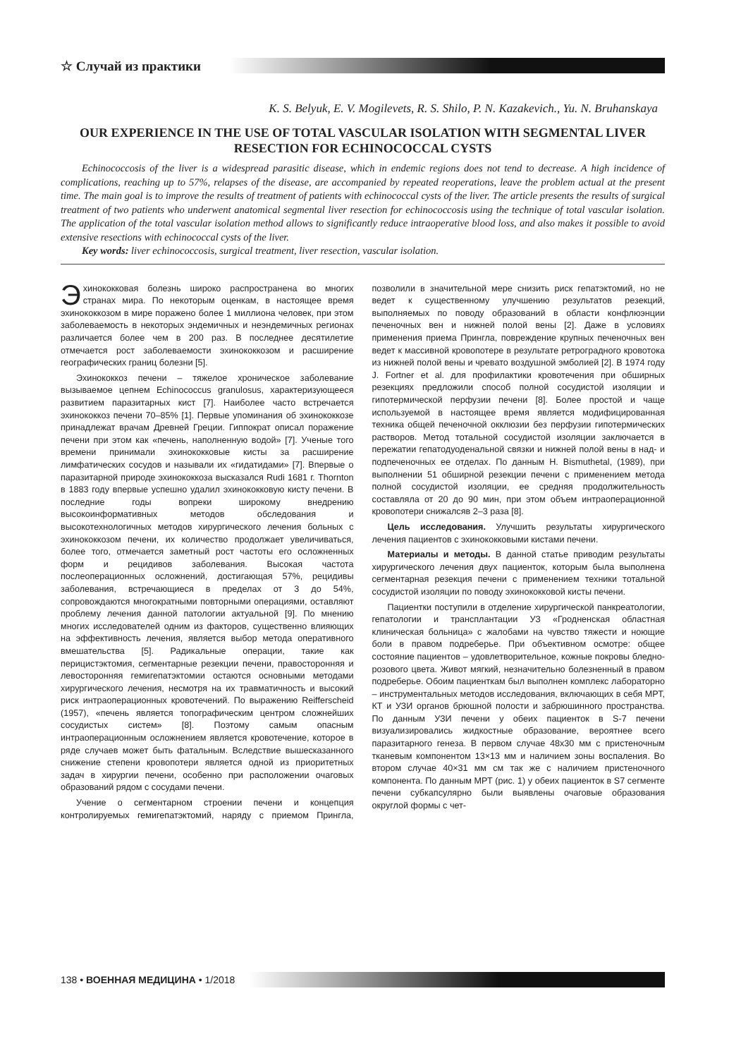☆ Случай из практики
K. S. Belyuk, E. V. Mogilevets, R. S. Shilo, P. N. Kazakevich., Yu. N. Bruhanskaya
OUR EXPERIENCE IN THE USE OF TOTAL VASCULAR ISOLATION WITH SEGMENTAL LIVER RESECTION FOR ECHINOCOCCAL CYSTS
Echinococcosis of the liver is a widespread parasitic disease, which in endemic regions does not tend to decrease. A high incidence of complications, reaching up to 57%, relapses of the disease, are accompanied by repeated reoperations, leave the problem actual at the present time. The main goal is to improve the results of treatment of patients with echinococcal cysts of the liver. The article presents the results of surgical treatment of two patients who underwent anatomical segmental liver resection for echinococcosis using the technique of total vascular isolation. The application of the total vascular isolation method allows to significantly reduce intraoperative blood loss, and also makes it possible to avoid extensive resections with echinococcal cysts of the liver.
Key words: liver echinococcosis, surgical treatment, liver resection, vascular isolation.
Эхинококковая болезнь широко распространена во многих странах мира. По некоторым оценкам, в настоящее время эхинококкозом в мире поражено более 1 миллиона человек, при этом заболеваемость в некоторых эндемичных и неэндемичных регионах различается более чем в 200 раз. В последнее десятилетие отмечается рост заболеваемости эхинококкозом и расширение географических границ болезни [5].
Эхинококкоз печени – тяжелое хроническое заболевание вызываемое цепнем Echinococcus granulosus, характеризующееся развитием паразитарных кист [7]. Наиболее часто встречается эхинококкоз печени 70–85% [1]. Первые упоминания об эхинококкозе принадлежат врачам Древней Греции. Гиппократ описал поражение печени при этом как «печень, наполненную водой» [7]. Ученые того времени принимали эхинококковые кисты за расширение лимфатических сосудов и называли их «гидатидами» [7]. Впервые о паразитарной природе эхинококкоза высказался Rudi 1681 г. Thornton в 1883 году впервые успешно удалил эхинококковую кисту печени. В последние годы вопреки широкому внедрению высокоинформативных методов обследования и высокотехнологичных методов хирургического лечения больных с эхинококкозом печени, их количество продолжает увеличиваться, более того, отмечается заметный рост частоты его осложненных форм и рецидивов заболевания. Высокая частота послеоперационных осложнений, достигающая 57%, рецидивы заболевания, встречающиеся в пределах от 3 до 54%, сопровождаются многократными повторными операциями, оставляют проблему лечения данной патологии актуальной [9]. По мнению многих исследователей одним из факторов, существенно влияющих на эффективность лечения, является выбор метода оперативного вмешательства [5]. Радикальные операции, такие как перицистэктомия, сегментарные резекции печени, правосторонняя и левосторонняя гемигепатэктомии остаются основными методами хирургического лечения, несмотря на их травматичность и высокий риск интраоперационных кровотечений. По выражению Reifferscheid (1957), «печень является топографическим центром сложнейших сосудистых систем» [8]. Поэтому самым опасным интраоперационным осложнением является кровотечение, которое в ряде случаев может быть фатальным. Вследствие вышесказанного снижение степени кровопотери является одной из приоритетных задач в хирургии печени, особенно при расположении очаговых образований рядом с сосудами печени.
Учение о сегментарном строении печени и концепция контролируемых гемигепатэктомий, наряду с приемом Прингла, позволили в значительной мере снизить риск гепатэктомий, но не ведет к существенному улучшению результатов резекций, выполняемых по поводу образований в области конфлюэнции печеночных вен и нижней полой вены [2]. Даже в условиях применения приема Прингла, повреждение крупных печеночных вен ведет к массивной кровопотере в результате ретроградного кровотока из нижней полой вены и чревато воздушной эмболией [2]. В 1974 году J. Fortner et al. для профилактики кровотечения при обширных резекциях предложили способ полной сосудистой изоляции и гипотермической перфузии печени [8]. Более простой и чаще используемой в настоящее время является модифицированная техника общей печеночной окклюзии без перфузии гипотермических растворов. Метод тотальной сосудистой изоляции заключается в пережатии гепатодуоденальной связки и нижней полой вены в над- и подпеченочных ее отделах. По данным H. Bismuthetal, (1989), при выполнении 51 обширной резекции печени с применением метода полной сосудистой изоляции, ее средняя продолжительность составляла от 20 до 90 мин, при этом объем интраоперационной кровопотери снижалсяв 2–3 раза [8].
Цель исследования. Улучшить результаты хирургического лечения пациентов с эхинококковыми кистами печени.
Материалы и методы. В данной статье приводим результаты хирургического лечения двух пациенток, которым была выполнена сегментарная резекция печени с применением техники тотальной сосудистой изоляции по поводу эхинококковой кисты печени.
Пациентки поступили в отделение хирургической панкреатологии, гепатологии и трансплантации УЗ «Гродненская областная клиническая больница» с жалобами на чувство тяжести и ноющие боли в правом подреберье. При объективном осмотре: общее состояние пациентов – удовлетворительное, кожные покровы бледно-розового цвета. Живот мягкий, незначительно болезненный в правом подреберье. Обоим пациенткам был выполнен комплекс лабораторно – инструментальных методов исследования, включающих в себя МРТ, КТ и УЗИ органов брюшной полости и забрюшинного пространства. По данным УЗИ печени у обеих пациенток в S-7 печени визуализировались жидкостные образование, вероятнее всего паразитарного генеза. В первом случае 48х30 мм с пристеночным тканевым компонентом 13×13 мм и наличием зоны воспаления. Во втором случае 40×31 мм см так же с наличием пристеночного компонента. По данным МРТ (рис. 1) у обеих пациенток в S7 сегменте печени субкапсулярно были выявлены очаговые образования округлой формы с чет-
138 • ВОЕННАЯ МЕДИЦИНА • 1/2018